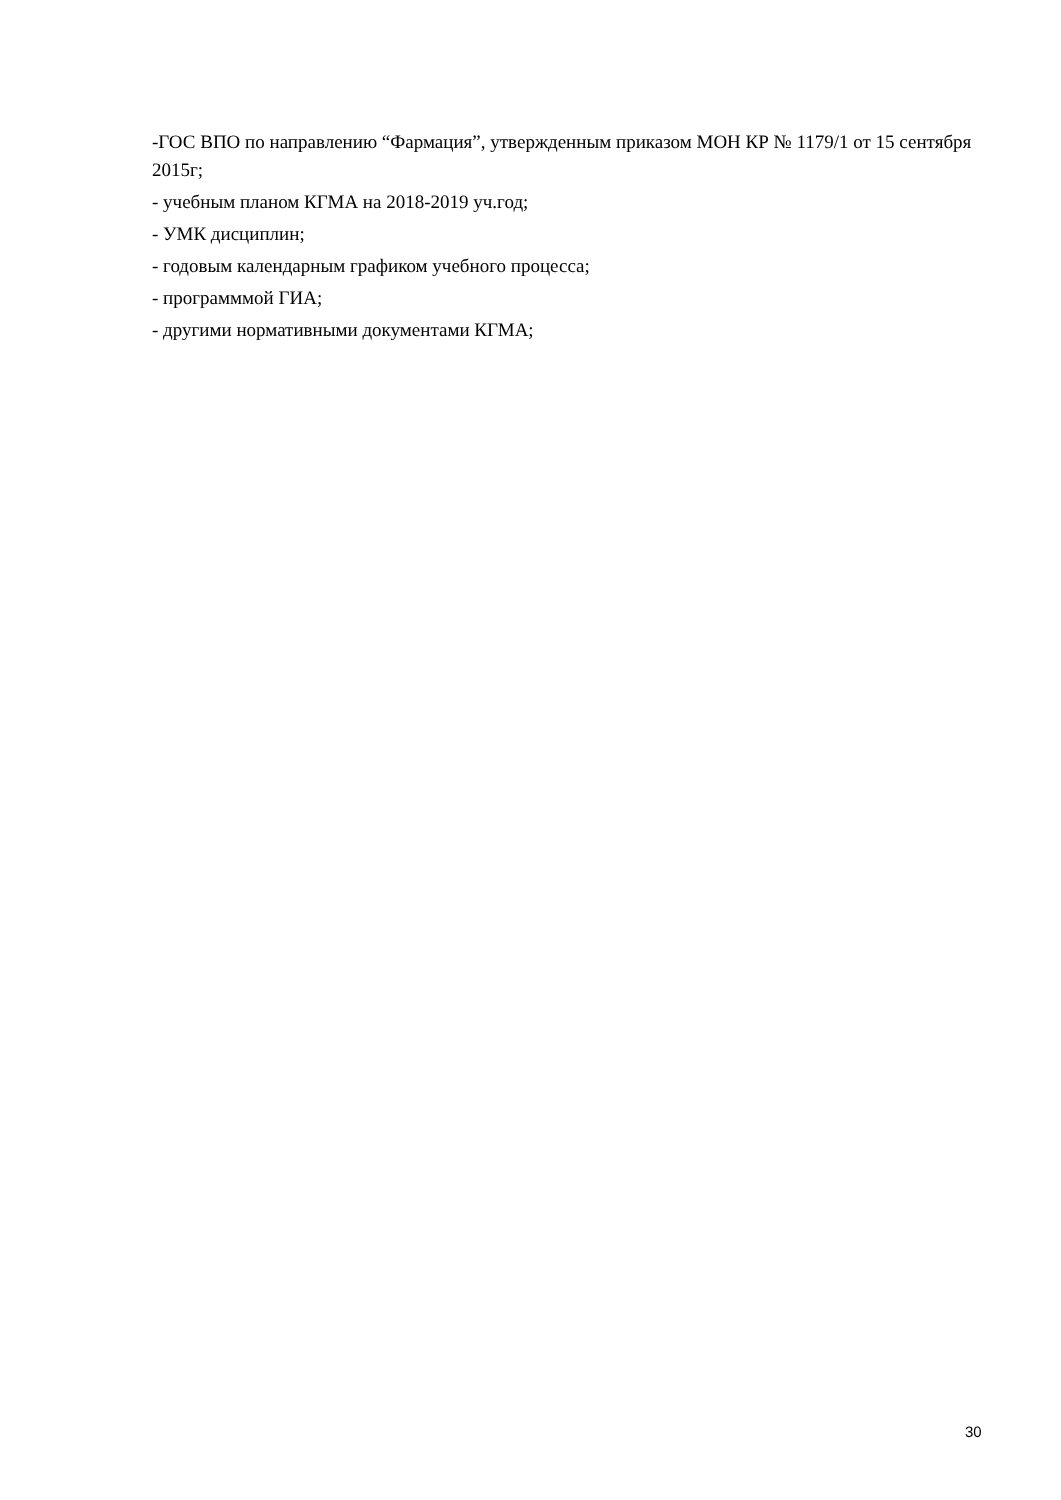-ГОС ВПО по направлению “Фармация”, утвержденным приказом МОН КР № 1179/1 от 15 сентября 2015г;
- учебным планом КГМА на 2018-2019 уч.год;
- УМК дисциплин;
- годовым календарным графиком учебного процесса;
- программмой ГИА;
- другими нормативными документами КГМА;
30